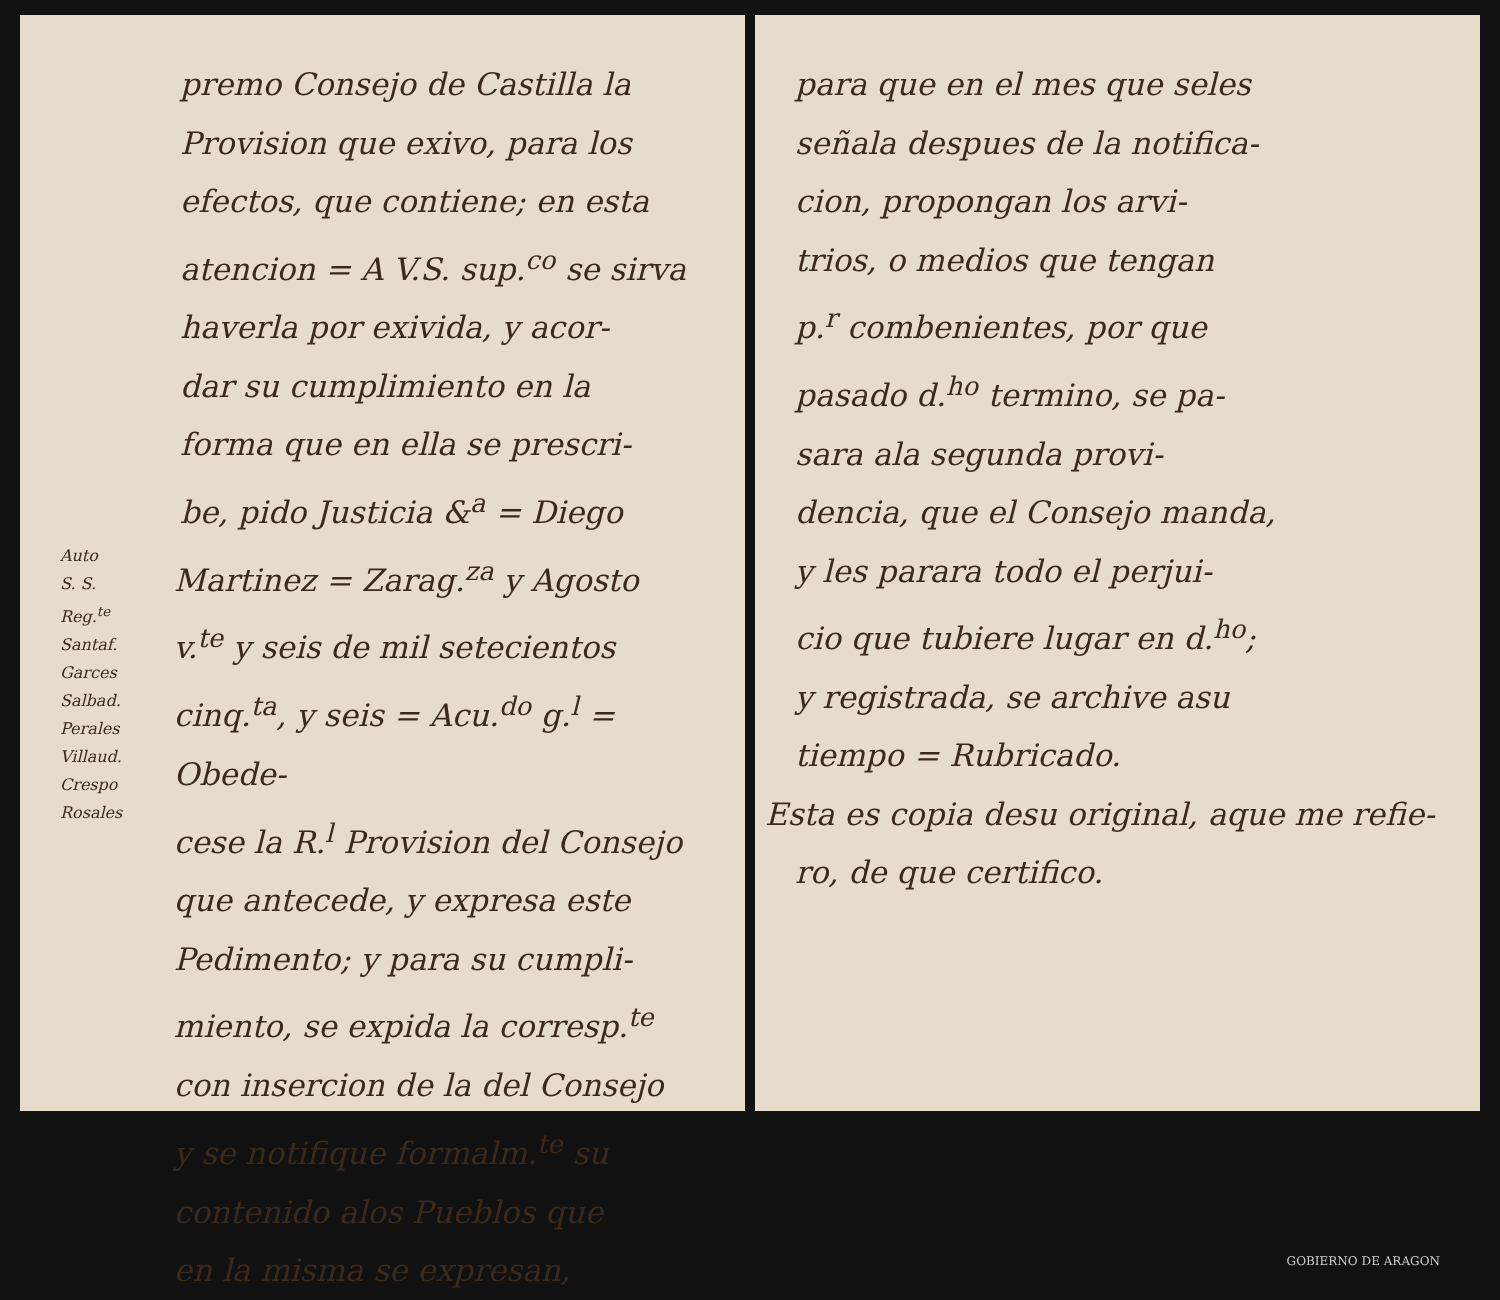premo Consejo de Castilla la
Provision que exivo, para los
efectos, que contiene; en esta
atencion = A V.S. sup.<sup>co</sup> se sirva
haverla por exivida, y acor-
dar su cumplimiento en la
forma que en ella se prescri-
be, pido Justicia &<sup>a</sup> = Diego
Auto
S. S.
Reg.<sup>te</sup>
Santaf.
Garces
Salbad.
Perales
Villaud.
Crespo
Rosales
Martinez = Zarag.<sup>za</sup> y Agosto
v.<sup>te</sup> y seis de mil setecientos
cinq.<sup>ta</sup>, y seis = Acu.<sup>do</sup> g.<sup>l</sup> = Obede-
cese la R.<sup>l</sup> Provision del Consejo
que antecede, y expresa este
Pedimento; y para su cumpli-
miento, se expida la corresp.<sup>te</sup>
con insercion de la del Consejo
y se notifique formalm.<sup>te</sup> su
contenido alos Pueblos que
en la misma se expresan,
para que en el mes que seles
señala despues de la notifica-
cion, propongan los arvi-
trios, o medios que tengan
p.<sup>r</sup> combenientes, por que
pasado d.<sup>ho</sup> termino, se pa-
sara ala segunda provi-
dencia, que el Consejo manda,
y les parara todo el perjui-
cio que tubiere lugar en d.<sup>ho</sup>;
y registrada, se archive asu
tiempo = Rubricado.
Esta es copia desu original, aque me refie-
ro, de que certifico.
GOBIERNO DE ARAGON